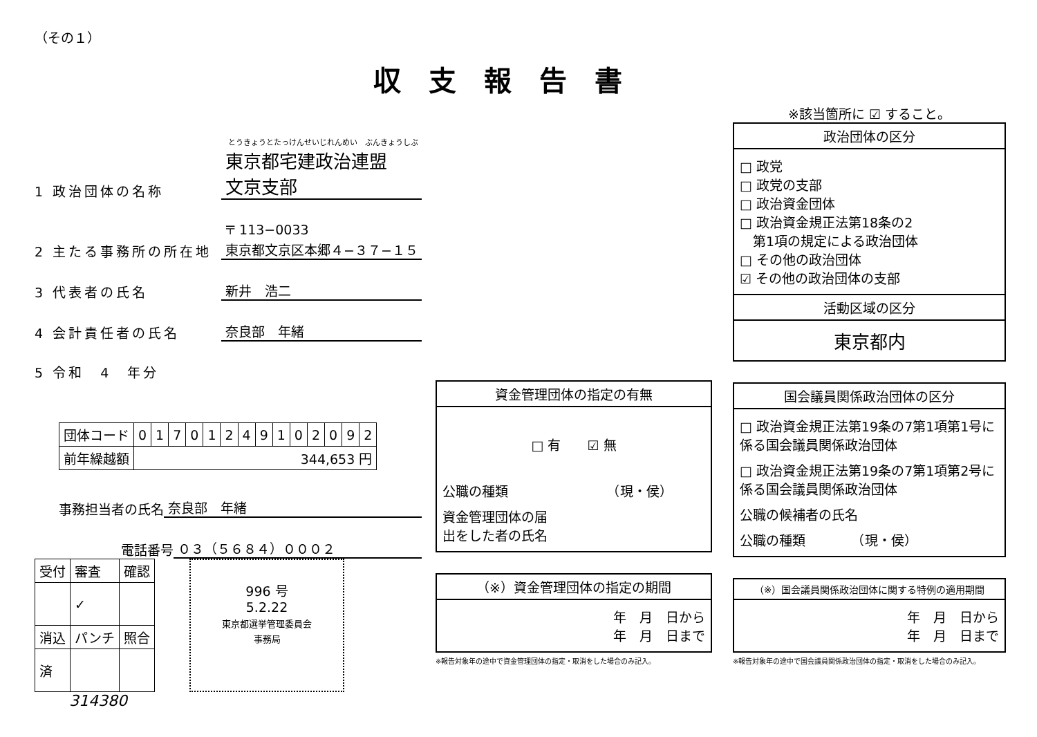収支報告書
（その１）
とうきょうとたっけんせいじれんめい　ぶんきょうしぶ
1 政治団体の名称 東京都宅建政治連盟　文京支部
2 主たる事務所の所在地 〒 113−0033
東京都文京区本郷４−３７−１５
3 代表者の氏名 新井　浩二
4 会計責任者の氏名 奈良部　年緒
5 令和　4　年分
| 団体コード | 0 | 1 | 7 | 0 | 1 | 2 | 4 | 9 | 1 | 0 | 2 | 0 | 9 | 2 |
| 前年繰越額 | 344,653 円 | | | | | | | | | | | | | |
事務担当者の氏名 奈良部　年緒
電話番号 ０３（５６８４）０００２
| 受付 | 審査 | 確認 |
| | ✓ | |
| 消込 | パンチ | 照合 |
| 済 | | |
996 号
5.2.22
東京都選挙管理委員会
事務局
314380
資金管理団体の指定の有無
□ 有　　☑ 無
公職の種類　　　　　　　　（現・侯）
資金管理団体の届
出をした者の氏名
（※）資金管理団体の指定の期間
年　月　日から
年　月　日まで
※報告対象年の途中で資金管理団体の指定・取消をした場合のみ記入。
※該当箇所に ☑ すること。
政治団体の区分
□ 政党
□ 政党の支部
□ 政治資金団体
□ 政治資金規正法第18条の2
　第1項の規定による政治団体
□ その他の政治団体
☑ その他の政治団体の支部
活動区域の区分
東京都内
国会議員関係政治団体の区分
□ 政治資金規正法第19条の7第1項第1号に係る国会議員関係政治団体
□ 政治資金規正法第19条の7第1項第2号に係る国会議員関係政治団体
公職の候補者の氏名
公職の種類　　　　（現・侯）
（※）国会議員関係政治団体に関する特例の適用期間
年　月　日から
年　月　日まで
※報告対象年の途中で国会議員関係政治団体の指定・取消をした場合のみ記入。